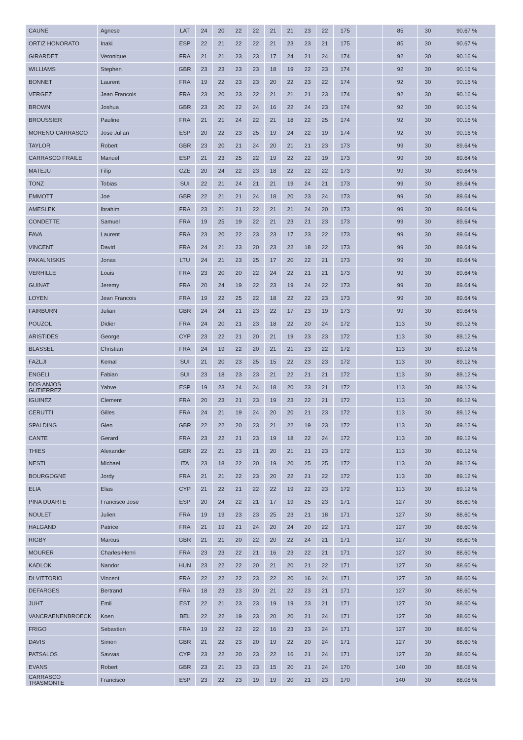| CAUNE | Agnese | LAT | 24 | 20 | 22 | 22 | 21 | 21 | 23 | 22 | 175 | | 85 | 30 | 90.67 % |
| ORTIZ HONORATO | Inaki | ESP | 22 | 21 | 22 | 22 | 21 | 23 | 23 | 21 | 175 | | 85 | 30 | 90.67 % |
| GIRARDET | Veronique | FRA | 21 | 21 | 23 | 23 | 17 | 24 | 21 | 24 | 174 | | 92 | 30 | 90.16 % |
| WILLIAMS | Stephen | GBR | 23 | 23 | 23 | 23 | 18 | 19 | 22 | 23 | 174 | | 92 | 30 | 90.16 % |
| BONNET | Laurent | FRA | 19 | 22 | 23 | 23 | 20 | 22 | 23 | 22 | 174 | | 92 | 30 | 90.16 % |
| VERGEZ | Jean Francois | FRA | 23 | 20 | 23 | 22 | 21 | 21 | 21 | 23 | 174 | | 92 | 30 | 90.16 % |
| BROWN | Joshua | GBR | 23 | 20 | 22 | 24 | 16 | 22 | 24 | 23 | 174 | | 92 | 30 | 90.16 % |
| BROUSSIER | Pauline | FRA | 21 | 21 | 24 | 22 | 21 | 18 | 22 | 25 | 174 | | 92 | 30 | 90.16 % |
| MORENO CARRASCO | Jose Julian | ESP | 20 | 22 | 23 | 25 | 19 | 24 | 22 | 19 | 174 | | 92 | 30 | 90.16 % |
| TAYLOR | Robert | GBR | 23 | 20 | 21 | 24 | 20 | 21 | 21 | 23 | 173 | | 99 | 30 | 89.64 % |
| CARRASCO FRAILE | Manuel | ESP | 21 | 23 | 25 | 22 | 19 | 22 | 22 | 19 | 173 | | 99 | 30 | 89.64 % |
| MATEJU | Filip | CZE | 20 | 24 | 22 | 23 | 18 | 22 | 22 | 22 | 173 | | 99 | 30 | 89.64 % |
| TONZ | Tobias | SUI | 22 | 21 | 24 | 21 | 21 | 19 | 24 | 21 | 173 | | 99 | 30 | 89.64 % |
| EMMOTT | Joe | GBR | 22 | 21 | 21 | 24 | 18 | 20 | 23 | 24 | 173 | | 99 | 30 | 89.64 % |
| AMESLEK | Ibrahim | FRA | 23 | 21 | 21 | 22 | 21 | 21 | 24 | 20 | 173 | | 99 | 30 | 89.64 % |
| CONDETTE | Samuel | FRA | 19 | 25 | 19 | 22 | 21 | 23 | 21 | 23 | 173 | | 99 | 30 | 89.64 % |
| FAVA | Laurent | FRA | 23 | 20 | 22 | 23 | 23 | 17 | 23 | 22 | 173 | | 99 | 30 | 89.64 % |
| VINCENT | David | FRA | 24 | 21 | 23 | 20 | 23 | 22 | 18 | 22 | 173 | | 99 | 30 | 89.64 % |
| PAKALNISKIS | Jonas | LTU | 24 | 21 | 23 | 25 | 17 | 20 | 22 | 21 | 173 | | 99 | 30 | 89.64 % |
| VERHILLE | Louis | FRA | 23 | 20 | 20 | 22 | 24 | 22 | 21 | 21 | 173 | | 99 | 30 | 89.64 % |
| GUINAT | Jeremy | FRA | 20 | 24 | 19 | 22 | 23 | 19 | 24 | 22 | 173 | | 99 | 30 | 89.64 % |
| LOYEN | Jean Francois | FRA | 19 | 22 | 25 | 22 | 18 | 22 | 22 | 23 | 173 | | 99 | 30 | 89.64 % |
| FAIRBURN | Julian | GBR | 24 | 24 | 21 | 23 | 22 | 17 | 23 | 19 | 173 | | 99 | 30 | 89.64 % |
| POUZOL | Didier | FRA | 24 | 20 | 21 | 23 | 18 | 22 | 20 | 24 | 172 | | 113 | 30 | 89.12 % |
| ARISTIDES | George | CYP | 23 | 22 | 21 | 20 | 21 | 19 | 23 | 23 | 172 | | 113 | 30 | 89.12 % |
| BLASSEL | Christian | FRA | 24 | 19 | 22 | 20 | 21 | 21 | 23 | 22 | 172 | | 113 | 30 | 89.12 % |
| FAZLJI | Kemal | SUI | 21 | 20 | 23 | 25 | 15 | 22 | 23 | 23 | 172 | | 113 | 30 | 89.12 % |
| ENGELI | Fabian | SUI | 23 | 18 | 23 | 23 | 21 | 22 | 21 | 21 | 172 | | 113 | 30 | 89.12 % |
| DOS ANJOS GUTIERREZ | Yahve | ESP | 19 | 23 | 24 | 24 | 18 | 20 | 23 | 21 | 172 | | 113 | 30 | 89.12 % |
| IGUINEZ | Clement | FRA | 20 | 23 | 21 | 23 | 19 | 23 | 22 | 21 | 172 | | 113 | 30 | 89.12 % |
| CERUTTI | Gilles | FRA | 24 | 21 | 19 | 24 | 20 | 20 | 21 | 23 | 172 | | 113 | 30 | 89.12 % |
| SPALDING | Glen | GBR | 22 | 22 | 20 | 23 | 21 | 22 | 19 | 23 | 172 | | 113 | 30 | 89.12 % |
| CANTE | Gerard | FRA | 23 | 22 | 21 | 23 | 19 | 18 | 22 | 24 | 172 | | 113 | 30 | 89.12 % |
| THIES | Alexander | GER | 22 | 21 | 23 | 21 | 20 | 21 | 21 | 23 | 172 | | 113 | 30 | 89.12 % |
| NESTI | Michael | ITA | 23 | 18 | 22 | 20 | 19 | 20 | 25 | 25 | 172 | | 113 | 30 | 89.12 % |
| BOURGOGNE | Jordy | FRA | 21 | 21 | 22 | 23 | 20 | 22 | 21 | 22 | 172 | | 113 | 30 | 89.12 % |
| ELIA | Elias | CYP | 21 | 22 | 21 | 22 | 22 | 19 | 22 | 23 | 172 | | 113 | 30 | 89.12 % |
| PINA DUARTE | Francisco Jose | ESP | 20 | 24 | 22 | 21 | 17 | 19 | 25 | 23 | 171 | | 127 | 30 | 88.60 % |
| NOULET | Julien | FRA | 19 | 19 | 23 | 23 | 25 | 23 | 21 | 18 | 171 | | 127 | 30 | 88.60 % |
| HALGAND | Patrice | FRA | 21 | 19 | 21 | 24 | 20 | 24 | 20 | 22 | 171 | | 127 | 30 | 88.60 % |
| RIGBY | Marcus | GBR | 21 | 21 | 20 | 22 | 20 | 22 | 24 | 21 | 171 | | 127 | 30 | 88.60 % |
| MOURER | Charles-Henri | FRA | 23 | 23 | 22 | 21 | 16 | 23 | 22 | 21 | 171 | | 127 | 30 | 88.60 % |
| KADLOK | Nandor | HUN | 23 | 22 | 22 | 20 | 21 | 20 | 21 | 22 | 171 | | 127 | 30 | 88.60 % |
| DI VITTORIO | Vincent | FRA | 22 | 22 | 22 | 23 | 22 | 20 | 16 | 24 | 171 | | 127 | 30 | 88.60 % |
| DEFARGES | Bertrand | FRA | 18 | 23 | 23 | 20 | 21 | 22 | 23 | 21 | 171 | | 127 | 30 | 88.60 % |
| JUHT | Emil | EST | 22 | 21 | 23 | 23 | 19 | 19 | 23 | 21 | 171 | | 127 | 30 | 88.60 % |
| VANCRAENENBROECK | Koen | BEL | 22 | 22 | 19 | 23 | 20 | 20 | 21 | 24 | 171 | | 127 | 30 | 88.60 % |
| FRIGO | Sebastien | FRA | 19 | 22 | 22 | 22 | 16 | 23 | 23 | 24 | 171 | | 127 | 30 | 88.60 % |
| DAVIS | Simon | GBR | 21 | 22 | 23 | 20 | 19 | 22 | 20 | 24 | 171 | | 127 | 30 | 88.60 % |
| PATSALOS | Savvas | CYP | 23 | 22 | 20 | 23 | 22 | 16 | 21 | 24 | 171 | | 127 | 30 | 88.60 % |
| EVANS | Robert | GBR | 23 | 21 | 23 | 23 | 15 | 20 | 21 | 24 | 170 | | 140 | 30 | 88.08 % |
| CARRASCO TRASMONTE | Francisco | ESP | 23 | 22 | 23 | 19 | 19 | 20 | 21 | 23 | 170 | | 140 | 30 | 88.08 % |